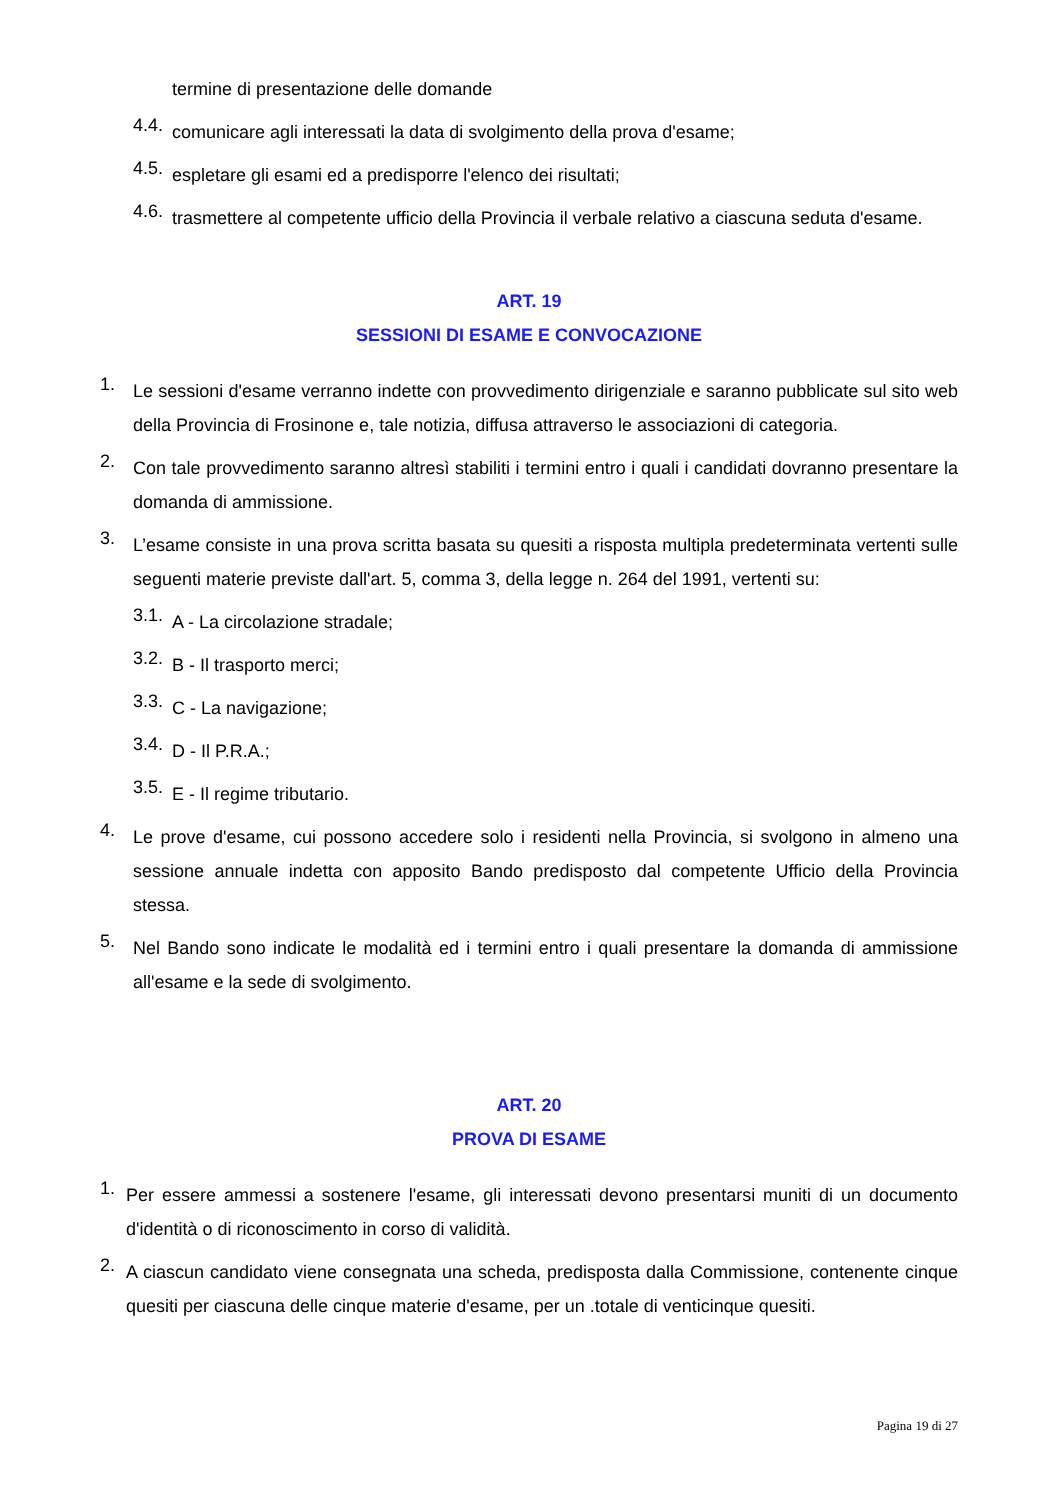termine di presentazione delle domande
4.4.
comunicare agli interessati la data di svolgimento della prova d'esame;
4.5.
espletare gli esami ed a predisporre l'elenco dei risultati;
4.6.
trasmettere al competente ufficio della Provincia il verbale relativo a ciascuna seduta d'esame.
ART. 19
SESSIONI DI ESAME E CONVOCAZIONE
1.
Le sessioni d'esame verranno indette con provvedimento dirigenziale e saranno pubblicate sul sito web della Provincia di Frosinone e, tale notizia, diffusa attraverso le associazioni di categoria.
2.
Con tale provvedimento saranno altresì stabiliti i termini entro i quali i candidati dovranno presentare la domanda di ammissione.
3.
L’esame consiste in una prova scritta basata su quesiti a risposta multipla predeterminata vertenti sulle seguenti materie previste dall'art. 5, comma 3, della legge n. 264 del 1991, vertenti su:
3.1.
A - La circolazione stradale;
3.2.
B - Il trasporto merci;
3.3.
C - La navigazione;
3.4.
D - Il P.R.A.;
3.5.
E - Il regime tributario.
4.
Le prove d'esame, cui possono accedere solo i residenti nella Provincia, si svolgono in almeno una sessione annuale indetta con apposito Bando predisposto dal competente Ufficio della Provincia stessa.
5.
Nel Bando sono indicate le modalità ed i termini entro i quali presentare la domanda di ammissione all'esame e la sede di svolgimento.
ART. 20
PROVA DI ESAME
1.
Per essere ammessi a sostenere l'esame, gli interessati devono presentarsi muniti di un documento d'identità o di riconoscimento in corso di validità.
2.
A ciascun candidato viene consegnata una scheda, predisposta dalla Commissione, contenente cinque quesiti per ciascuna delle cinque materie d'esame, per un .totale di venticinque quesiti.
Pagina 19 di 27